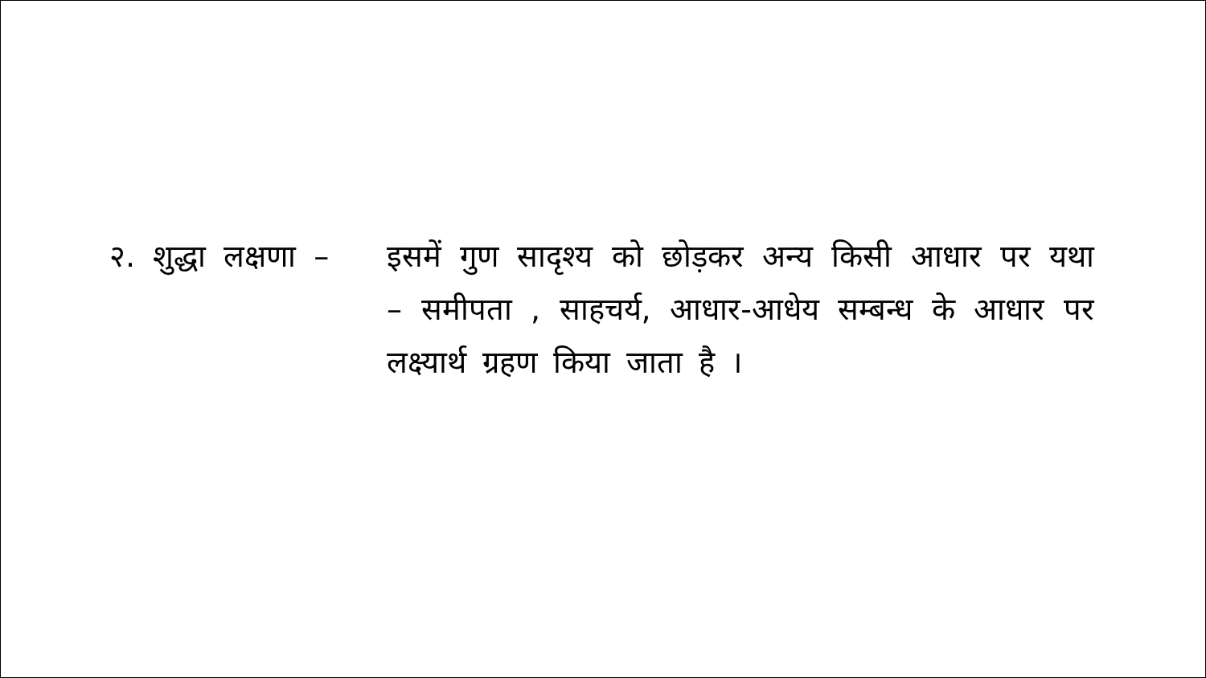२. शुद्धा लक्षणा – इसमें गुण सादृश्य को छोड़कर अन्य किसी आधार पर यथा – समीपता , साहचर्य, आधार-आधेय सम्बन्ध के आधार पर लक्ष्यार्थ ग्रहण किया जाता है ।